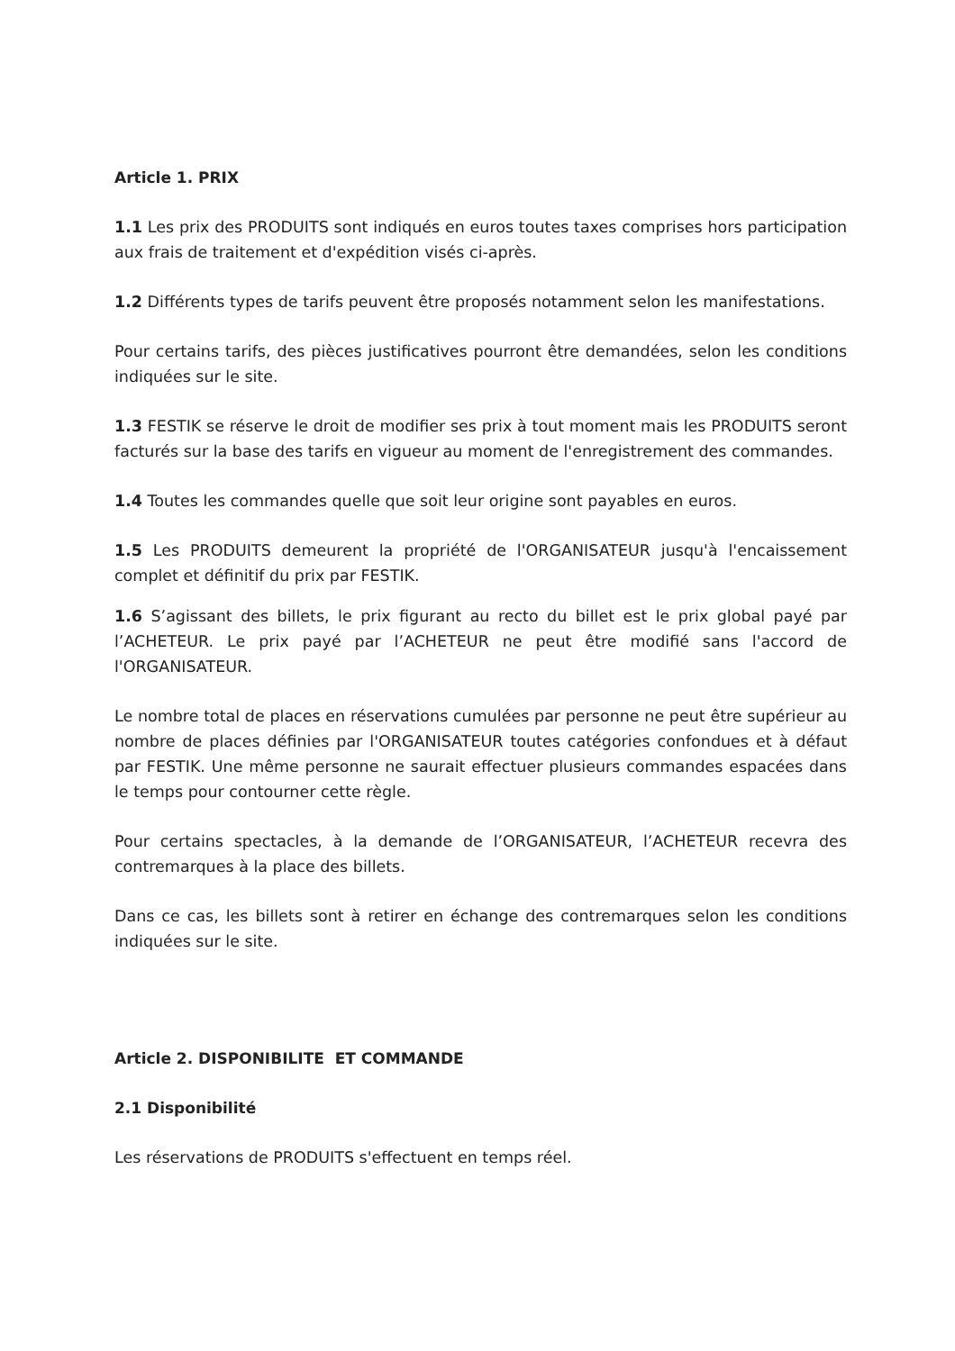Article 1. PRIX
1.1 Les prix des PRODUITS sont indiqués en euros toutes taxes comprises hors participation aux frais de traitement et d'expédition visés ci-après.
1.2 Différents types de tarifs peuvent être proposés notamment selon les manifestations.
Pour certains tarifs, des pièces justificatives pourront être demandées, selon les conditions indiquées sur le site.
1.3 FESTIK se réserve le droit de modifier ses prix à tout moment mais les PRODUITS seront facturés sur la base des tarifs en vigueur au moment de l'enregistrement des commandes.
1.4 Toutes les commandes quelle que soit leur origine sont payables en euros.
1.5 Les PRODUITS demeurent la propriété de l'ORGANISATEUR jusqu'à l'encaissement complet et définitif du prix par FESTIK.
1.6 S’agissant des billets, le prix figurant au recto du billet est le prix global payé par l’ACHETEUR. Le prix payé par l’ACHETEUR ne peut être modifié sans l'accord de l'ORGANISATEUR.
Le nombre total de places en réservations cumulées par personne ne peut être supérieur au nombre de places définies par l'ORGANISATEUR toutes catégories confondues et à défaut par FESTIK. Une même personne ne saurait effectuer plusieurs commandes espacées dans le temps pour contourner cette règle.
Pour certains spectacles, à la demande de l’ORGANISATEUR, l’ACHETEUR recevra des contremarques à la place des billets.
Dans ce cas, les billets sont à retirer en échange des contremarques selon les conditions indiquées sur le site.
Article 2. DISPONIBILITE ET COMMANDE
2.1 Disponibilité
Les réservations de PRODUITS s'effectuent en temps réel.